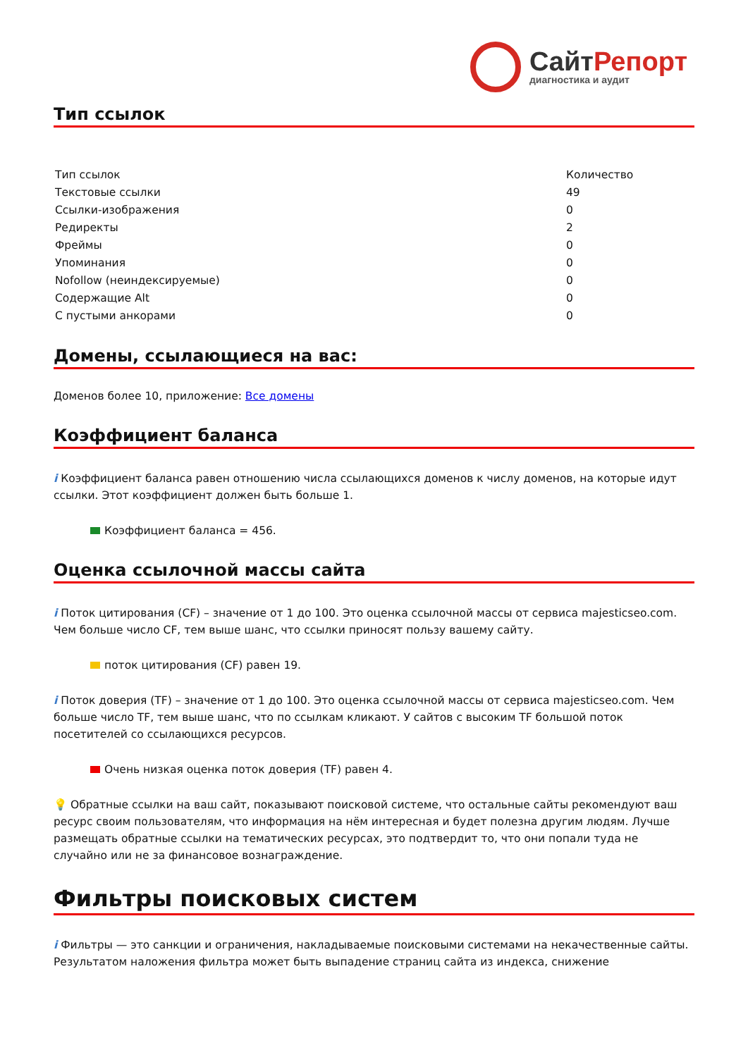Сайт Репорт
диагностика и аудит
Тип ссылок
| Тип ссылок | Количество |
| --- | --- |
| Текстовые ссылки | 49 |
| Ссылки-изображения | 0 |
| Редиректы | 2 |
| Фреймы | 0 |
| Упоминания | 0 |
| Nofollow (неиндексируемые) | 0 |
| Содержащие Alt | 0 |
| С пустыми анкорами | 0 |
Домены, ссылающиеся на вас:
Доменов более 10, приложение: Все домены
Коэффициент баланса
i Коэффициент баланса равен отношению числа ссылающихся доменов к числу доменов, на которые идут ссылки. Этот коэффициент должен быть больше 1.
Коэффициент баланса = 456.
Оценка ссылочной массы сайта
i Поток цитирования (CF) – значение от 1 до 100. Это оценка ссылочной массы от сервиса majesticseo.com. Чем больше число CF, тем выше шанс, что ссылки приносят пользу вашему сайту.
поток цитирования (CF) равен 19.
i Поток доверия (TF) – значение от 1 до 100. Это оценка ссылочной массы от сервиса majesticseo.com. Чем больше число TF, тем выше шанс, что по ссылкам кликают. У сайтов с высоким TF большой поток посетителей со ссылающихся ресурсов.
Очень низкая оценка поток доверия (TF) равен 4.
💡 Обратные ссылки на ваш сайт, показывают поисковой системе, что остальные сайты рекомендуют ваш ресурс своим пользователям, что информация на нём интересная и будет полезна другим людям. Лучше размещать обратные ссылки на тематических ресурсах, это подтвердит то, что они попали туда не случайно или не за финансовое вознаграждение.
Фильтры поисковых систем
i Фильтры — это санкции и ограничения, накладываемые поисковыми системами на некачественные сайты. Результатом наложения фильтра может быть выпадение страниц сайта из индекса, снижение